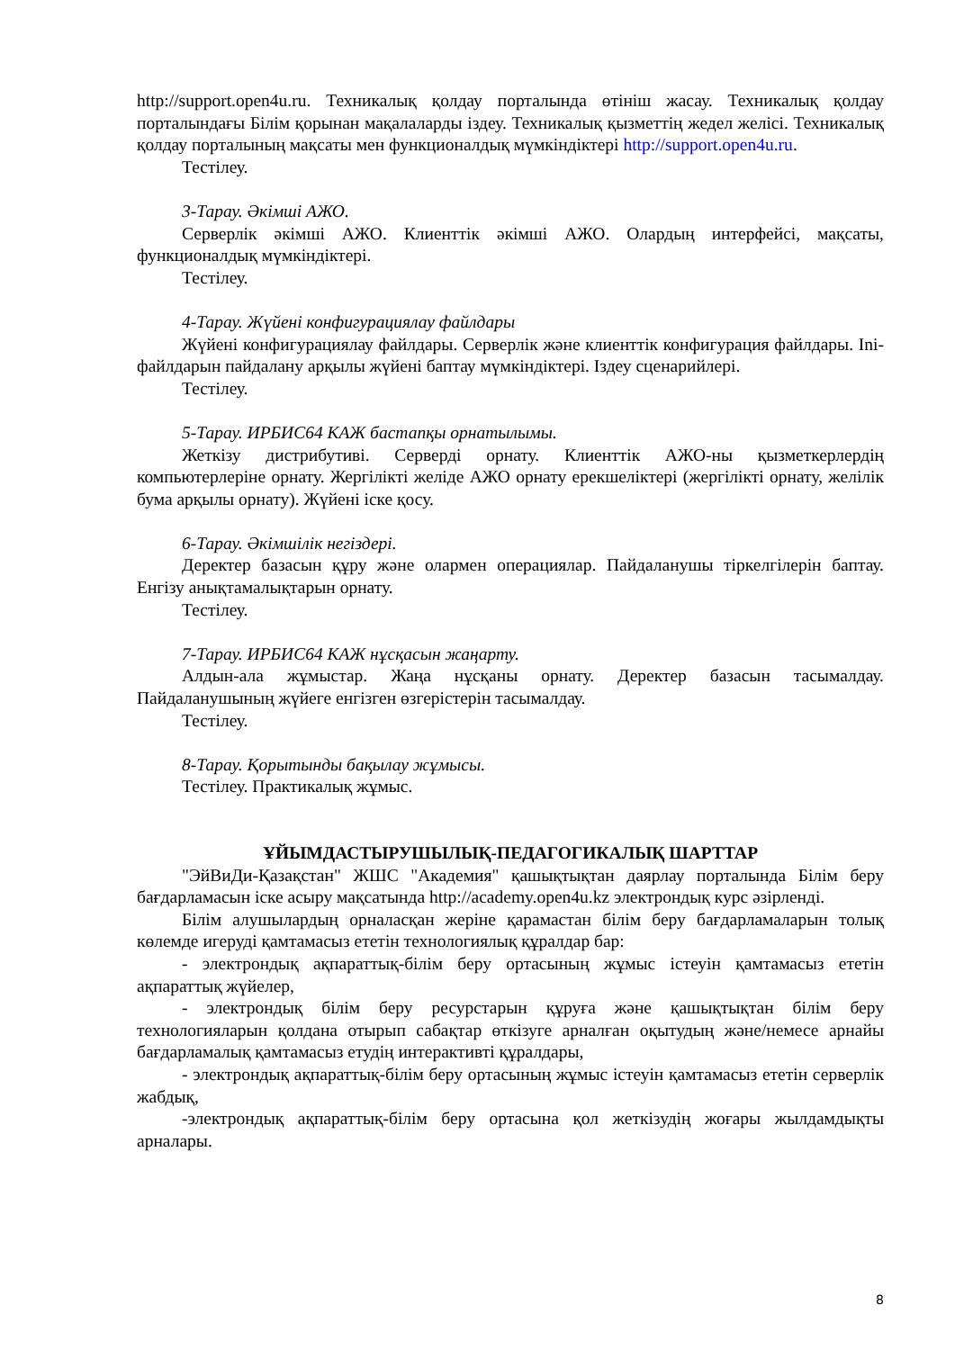http://support.open4u.ru. Техникалық қолдау порталында өтініш жасау. Техникалық қолдау порталындағы Білім қорынан мақалаларды іздеу. Техникалық қызметтің жедел желісі. Техникалық қолдау порталының мақсаты мен функционалдық мүмкіндіктері http://support.open4u.ru.
Тестілеу.
3-Тарау. Әкімші АЖО.
Серверлік әкімші АЖО. Клиенттік әкімші АЖО. Олардың интерфейсі, мақсаты, функционалдық мүмкіндіктері.
Тестілеу.
4-Тарау. Жүйені конфигурациялау файлдары
Жүйені конфигурациялау файлдары. Серверлік және клиенттік конфигурация файлдары. Ini-файлдарын пайдалану арқылы жүйені баптау мүмкіндіктері. Іздеу сценарийлері.
Тестілеу.
5-Тарау. ИРБИС64 КАЖ бастапқы орнатылымы.
Жеткізу дистрибутиві. Серверді орнату. Клиенттік АЖО-ны қызметкерлердің компьютерлеріне орнату. Жергілікті желіде АЖО орнату ерекшеліктері (жергілікті орнату, желілік бума арқылы орнату). Жүйені іске қосу.
6-Тарау. Әкімшілік негіздері.
Деректер базасын құру және олармен операциялар. Пайдаланушы тіркелгілерін баптау. Енгізу анықтамалықтарын орнату.
Тестілеу.
7-Тарау. ИРБИС64 КАЖ нұсқасын жаңарту.
Алдын-ала жұмыстар. Жаңа нұсқаны орнату. Деректер базасын тасымалдау. Пайдаланушының жүйеге енгізген өзгерістерін тасымалдау.
Тестілеу.
8-Тарау. Қорытынды бақылау жұмысы.
Тестілеу. Практикалық жұмыс.
ҰЙЫМДАСТЫРУШЫЛЫҚ-ПЕДАГОГИКАЛЫҚ ШАРТТАР
"ЭйВиДи-Қазақстан" ЖШС "Академия" қашықтықтан даярлау порталында Білім беру бағдарламасын іске асыру мақсатында http://academy.open4u.kz электрондық курс әзірленді.
Білім алушылардың орналасқан жеріне қарамастан білім беру бағдарламаларын толық көлемде игеруді қамтамасыз ететін технологиялық құралдар бар:
- электрондық ақпараттық-білім беру ортасының жұмыс істеуін қамтамасыз ететін ақпараттық жүйелер,
- электрондық білім беру ресурстарын құруға және қашықтықтан білім беру технологияларын қолдана отырып сабақтар өткізуге арналған оқытудың және/немесе арнайы бағдарламалық қамтамасыз етудің интерактивті құралдары,
- электрондық ақпараттық-білім беру ортасының жұмыс істеуін қамтамасыз ететін серверлік жабдық,
-электрондық ақпараттық-білім беру ортасына қол жеткізудің жоғары жылдамдықты арналары.
8